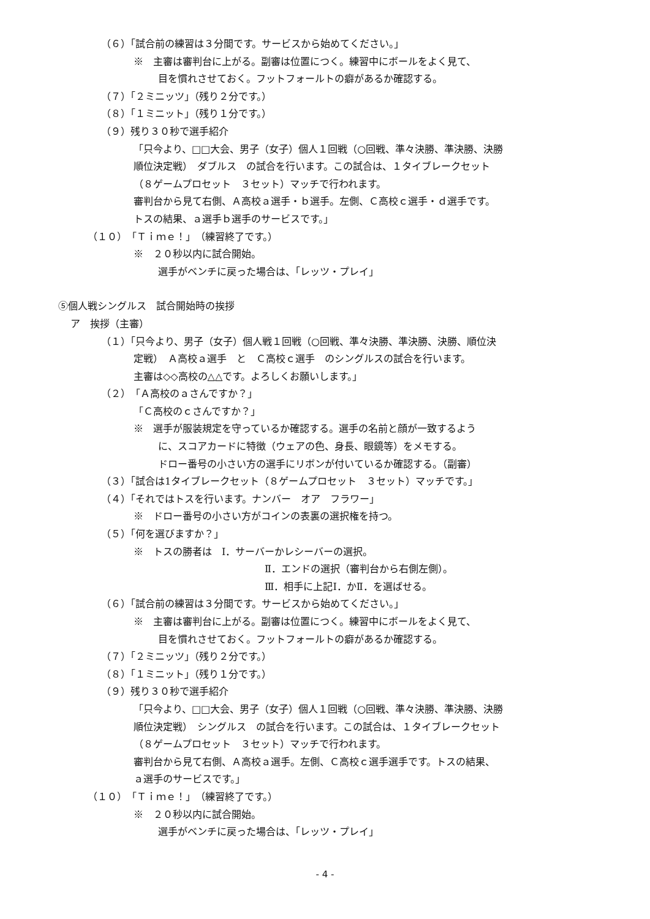（６）「試合前の練習は３分間です。サービスから始めてください。」
※　主審は審判台に上がる。副審は位置につく。練習中にボールをよく見て、
目を慣れさせておく。フットフォールトの癖があるか確認する。
（７）「２ミニッツ」（残り２分です。）
（８）「１ミニット」（残り１分です。）
（９）残り３０秒で選手紹介
「只今より、□□大会、男子（女子）個人１回戦（○回戦、準々決勝、準決勝、決勝
順位決定戦）　ダブルス　の試合を行います。この試合は、１タイブレークセット
（８ゲームプロセット　３セット）マッチで行われます。
審判台から見て右側、Ａ高校ａ選手・ｂ選手。左側、Ｃ高校ｃ選手・ｄ選手です。
トスの結果、ａ選手ｂ選手のサービスです。」
（１０）「Ｔｉｍｅ！」（練習終了です。）
※　２０秒以内に試合開始。
選手がベンチに戻った場合は、「レッツ・プレイ」
⑤個人戦シングルス　試合開始時の挨拶
ア　挨拶（主審）
（１）「只今より、男子（女子）個人戦１回戦（○回戦、準々決勝、準決勝、決勝、順位決
定戦）　Ａ高校ａ選手　と　Ｃ高校ｃ選手　のシングルスの試合を行います。
主審は◇◇高校の△△です。よろしくお願いします。」
（２）「Ａ高校のａさんですか？」
「Ｃ高校のｃさんですか？」
※　選手が服装規定を守っているか確認する。選手の名前と顔が一致するよう
に、スコアカードに特徴（ウェアの色、身長、眼鏡等）をメモする。
ドロー番号の小さい方の選手にリボンが付いているか確認する。（副審）
（３）「試合は1タイブレークセット（８ゲームプロセット　３セット）マッチです。」
（４）「それではトスを行います。ナンバー　オア　フラワー」
※　ドロー番号の小さい方がコインの表裏の選択権を持つ。
（５）「何を選びますか？」
※　トスの勝者は　Ⅰ．サーバーかレシーバーの選択。
Ⅱ．エンドの選択（審判台から右側左側）。
Ⅲ．相手に上記Ⅰ．かⅡ．を選ばせる。
（６）「試合前の練習は３分間です。サービスから始めてください。」
※　主審は審判台に上がる。副審は位置につく。練習中にボールをよく見て、
目を慣れさせておく。フットフォールトの癖があるか確認する。
（７）「２ミニッツ」（残り２分です。）
（８）「１ミニット」（残り１分です。）
（９）残り３０秒で選手紹介
「只今より、□□大会、男子（女子）個人１回戦（○回戦、準々決勝、準決勝、決勝
順位決定戦）　シングルス　の試合を行います。この試合は、１タイブレークセット
（８ゲームプロセット　３セット）マッチで行われます。
審判台から見て右側、Ａ高校ａ選手。左側、Ｃ高校ｃ選手選手です。トスの結果、
ａ選手のサービスです。」
（１０）「Ｔｉｍｅ！」（練習終了です。）
※　２０秒以内に試合開始。
選手がベンチに戻った場合は、「レッツ・プレイ」
- 4 -